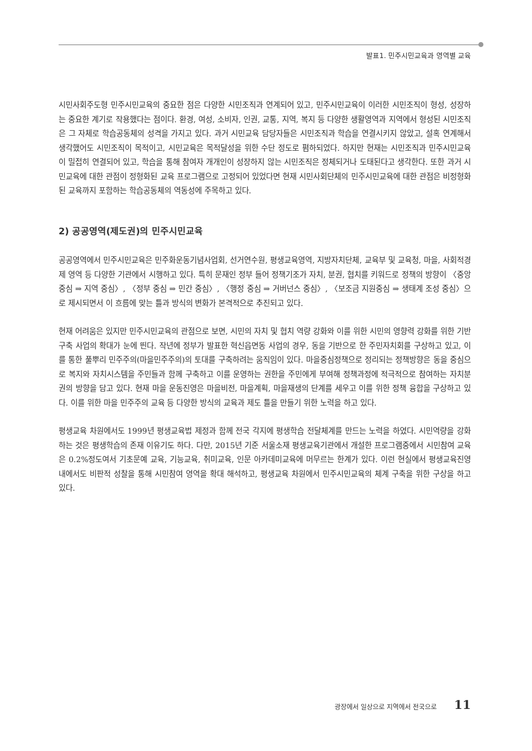발표1. 민주시민교육과 영역별 교육
시민사회주도형 민주시민교육의 중요한 점은 다양한 시민조직과 연계되어 있고, 민주시민교육이 이러한 시민조직이 형성, 성장하는 중요한 계기로 작용했다는 점이다. 환경, 여성, 소비자, 인권, 교통, 지역, 복지 등 다양한 생활영역과 지역에서 형성된 시민조직은 그 자체로 학습공동체의 성격을 가지고 있다. 과거 시민교육 담당자들은 시민조직과 학습을 연결시키지 않았고, 설혹 연계해서 생각했어도 시민조직이 목적이고, 시민교육은 목적달성을 위한 수단 정도로 폄하되었다. 하지만 현재는 시민조직과 민주시민교육이 밀접히 연결되어 있고, 학습을 통해 참여자 개개인이 성장하지 않는 시민조직은 정체되거나 도태된다고 생각한다. 또한 과거 시민교육에 대한 관점이 정형화된 교육 프로그램으로 고정되어 있었다면 현재 시민사회단체의 민주시민교육에 대한 관점은 비정형화된 교육까지 포함하는 학습공동체의 역동성에 주목하고 있다.
2) 공공영역(제도권)의 민주시민교육
공공영역에서 민주시민교육은 민주화운동기념사업회, 선거연수원, 평생교육영역, 지방자치단체, 교육부 및 교육청, 마을, 사회적경제 영역 등 다양한 기관에서 시행하고 있다. 특히 문재인 정부 들어 정책기조가 자치, 분권, 협치를 키워드로 정책의 방향이 〈중앙 중심 ⇒ 지역 중심〉, 〈정부 중심 ⇒ 민간 중심〉, 〈행정 중심 ⇒ 거버넌스 중심〉, 〈보조금 지원중심 ⇒ 생태계 조성 중심〉으로 제시되면서 이 흐름에 맞는 틀과 방식의 변화가 본격적으로 추진되고 있다.
현재 어려움은 있지만 민주시민교육의 관점으로 보면, 시민의 자치 및 협치 역량 강화와 이를 위한 시민의 영향력 강화를 위한 기반 구축 사업의 확대가 눈에 띈다. 작년에 정부가 발표한 혁신읍면동 사업의 경우, 동을 기반으로 한 주민자치회를 구상하고 있고, 이를 통한 풀뿌리 민주주의(마을민주주의)의 토대를 구축하려는 움직임이 있다. 마을중심정책으로 정리되는 정책방향은 동을 중심으로 복지와 자치시스템을 주민들과 함께 구축하고 이를 운영하는 권한을 주민에게 부여해 정책과정에 적극적으로 참여하는 자치분권의 방향을 담고 있다. 현재 마을 운동진영은 마을비전, 마을계획, 마을재생의 단계를 세우고 이를 위한 정책 융합을 구상하고 있다. 이를 위한 마을 민주주의 교육 등 다양한 방식의 교육과 제도 틀을 만들기 위한 노력을 하고 있다.
평생교육 차원에서도 1999년 평생교육법 제정과 함께 전국 각지에 평생학습 전달체계를 만드는 노력을 하였다. 시민역량을 강화하는 것은 평생학습의 존재 이유기도 하다. 다만, 2015년 기준 서울소재 평생교육기관에서 개설한 프로그램중에서 시민참여 교육은 0.2%정도여서 기초문예 교육, 기능교육, 취미교육, 인문 아카데미교육에 머무르는 한계가 있다. 이런 현실에서 평생교육진영 내에서도 비판적 성찰을 통해 시민참여 영역을 확대 해석하고, 평생교육 차원에서 민주시민교육의 체계 구축을 위한 구상을 하고 있다.
광장에서 일상으로 지역에서 전국으로 11